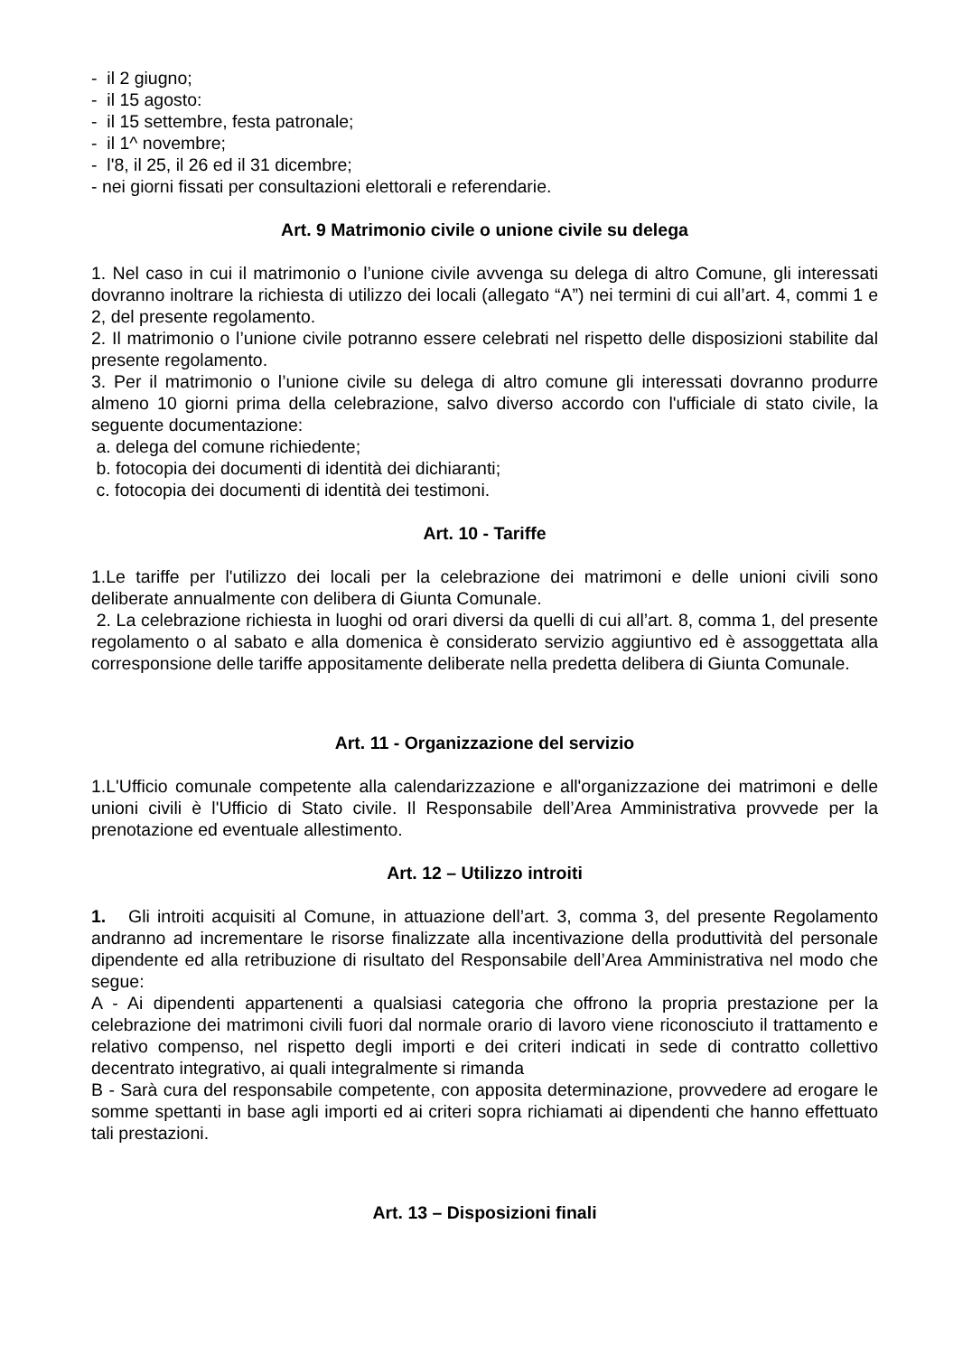- il 2 giugno;
- il 15 agosto:
- il 15 settembre, festa patronale;
- il 1^ novembre;
- l'8, il 25, il 26 ed il 31 dicembre;
- nei giorni fissati per consultazioni elettorali e referendarie.
Art. 9 Matrimonio civile o unione civile su delega
1. Nel caso in cui il matrimonio o l’unione civile avvenga su delega di altro Comune, gli interessati dovranno inoltrare la richiesta di utilizzo dei locali (allegato “A”) nei termini di cui all’art. 4, commi 1 e 2, del presente regolamento.
2. Il matrimonio o l’unione civile potranno essere celebrati nel rispetto delle disposizioni stabilite dal presente regolamento.
3. Per il matrimonio o l’unione civile su delega di altro comune gli interessati dovranno produrre almeno 10 giorni prima della celebrazione, salvo diverso accordo con l'ufficiale di stato civile, la seguente documentazione:
a. delega del comune richiedente;
b. fotocopia dei documenti di identità dei dichiaranti;
c. fotocopia dei documenti di identità dei testimoni.
Art. 10 - Tariffe
1.Le tariffe per l'utilizzo dei locali per la celebrazione dei matrimoni e delle unioni civili sono deliberate annualmente con delibera di Giunta Comunale.
2. La celebrazione richiesta in luoghi od orari diversi da quelli di cui all’art. 8, comma 1, del presente regolamento o al sabato e alla domenica è considerato servizio aggiuntivo ed è assoggettata alla corresponsione delle tariffe appositamente deliberate nella predetta delibera di Giunta Comunale.
Art. 11 - Organizzazione del servizio
1.L'Ufficio comunale competente alla calendarizzazione e all'organizzazione dei matrimoni e delle unioni civili è l'Ufficio di Stato civile. Il Responsabile dell’Area Amministrativa provvede per la prenotazione ed eventuale allestimento.
Art. 12 – Utilizzo introiti
1. Gli introiti acquisiti al Comune, in attuazione dell’art. 3, comma 3, del presente Regolamento andranno ad incrementare le risorse finalizzate alla incentivazione della produttività del personale dipendente ed alla retribuzione di risultato del Responsabile dell’Area Amministrativa nel modo che segue:
A - Ai dipendenti appartenenti a qualsiasi categoria che offrono la propria prestazione per la celebrazione dei matrimoni civili fuori dal normale orario di lavoro viene riconosciuto il trattamento e relativo compenso, nel rispetto degli importi e dei criteri indicati in sede di contratto collettivo decentrato integrativo, ai quali integralmente si rimanda
B - Sarà cura del responsabile competente, con apposita determinazione, provvedere ad erogare le somme spettanti in base agli importi ed ai criteri sopra richiamati ai dipendenti che hanno effettuato tali prestazioni.
Art. 13 – Disposizioni finali